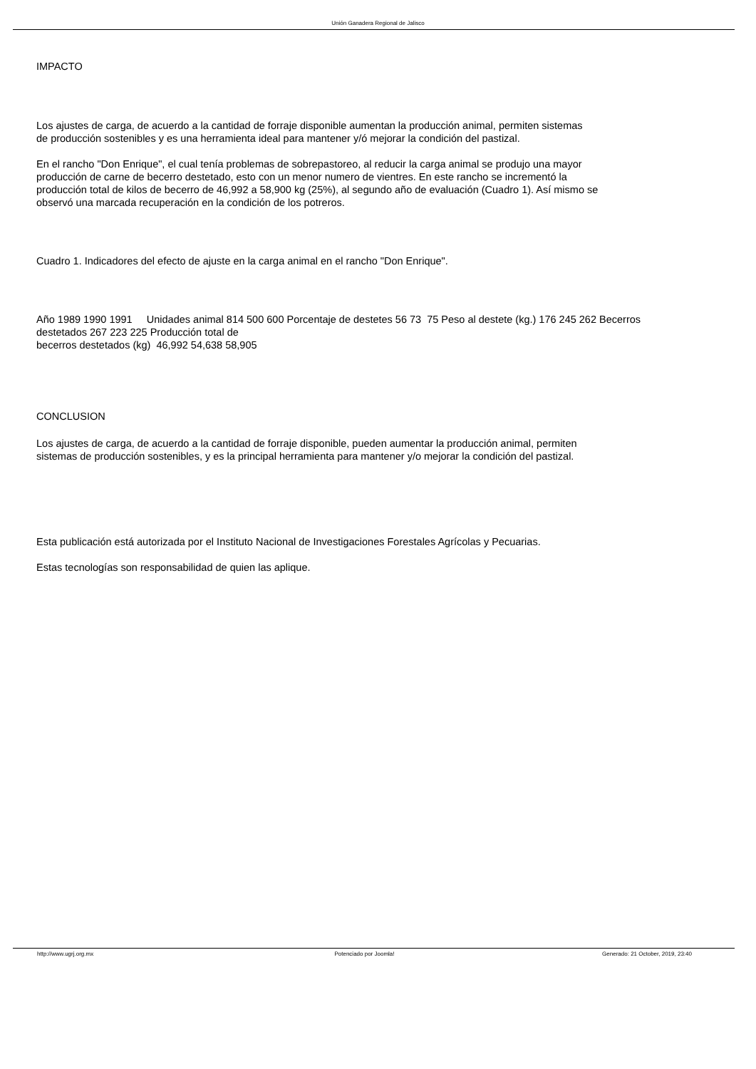Unión Ganadera Regional de Jalisco
IMPACTO
Los ajustes de carga, de acuerdo a la cantidad de forraje disponible aumentan la producción animal, permiten sistemas
de producción sostenibles y es una herramienta ideal para mantener y/ó mejorar la condición del pastizal.
En el rancho "Don Enrique", el cual tenía problemas de sobrepastoreo, al reducir la carga animal se produjo una mayor
producción de carne de becerro destetado, esto con un menor numero de vientres. En este rancho se incrementó la
producción total de kilos de becerro de 46,992 a 58,900 kg (25%), al segundo año de evaluación (Cuadro 1). Así mismo se
observó una marcada recuperación en la condición de los potreros.
Cuadro 1. Indicadores del efecto de ajuste en la carga animal en el rancho "Don Enrique".
Año 1989 1990 1991 Unidades animal 814 500 600 Porcentaje de destetes 56 73 75 Peso al destete (kg.) 176 245 262 Becerros
destetados 267 223 225 Producción total de
becerros destetados (kg) 46,992 54,638 58,905
CONCLUSION
Los ajustes de carga, de acuerdo a la cantidad de forraje disponible, pueden aumentar la producción animal, permiten
sistemas de producción sostenibles, y es la principal herramienta para mantener y/o mejorar la condición del pastizal.
Esta publicación está autorizada por el Instituto Nacional de Investigaciones Forestales Agrícolas y Pecuarias.
Estas tecnologías son responsabilidad de quien las aplique.
http://www.ugrj.org.mx Potenciado por Joomla! Generado: 21 October, 2019, 23:40